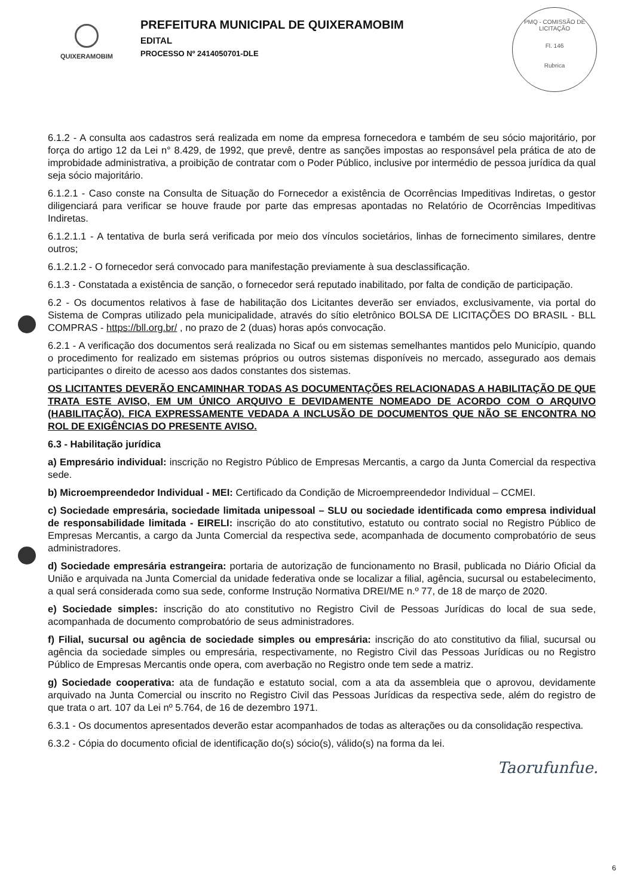QUIXERAMOBIM
PREFEITURA MUNICIPAL DE QUIXERAMOBIM
EDITAL
PROCESSO Nº 2414050701-DLE
PMQ - COMISSÃO DE LICITAÇÃO
Fl. 146
Rubrica
6.1.2 - A consulta aos cadastros será realizada em nome da empresa fornecedora e também de seu sócio majoritário, por força do artigo 12 da Lei n° 8.429, de 1992, que prevê, dentre as sanções impostas ao responsável pela prática de ato de improbidade administrativa, a proibição de contratar com o Poder Público, inclusive por intermédio de pessoa jurídica da qual seja sócio majoritário.
6.1.2.1 - Caso conste na Consulta de Situação do Fornecedor a existência de Ocorrências Impeditivas Indiretas, o gestor diligenciará para verificar se houve fraude por parte das empresas apontadas no Relatório de Ocorrências Impeditivas Indiretas.
6.1.2.1.1 - A tentativa de burla será verificada por meio dos vínculos societários, linhas de fornecimento similares, dentre outros;
6.1.2.1.2 - O fornecedor será convocado para manifestação previamente à sua desclassificação.
6.1.3 - Constatada a existência de sanção, o fornecedor será reputado inabilitado, por falta de condição de participação.
6.2 - Os documentos relativos à fase de habilitação dos Licitantes deverão ser enviados, exclusivamente, via portal do Sistema de Compras utilizado pela municipalidade, através do sítio eletrônico BOLSA DE LICITAÇÕES DO BRASIL - BLL COMPRAS - https://bll.org.br/ , no prazo de 2 (duas) horas após convocação.
6.2.1 - A verificação dos documentos será realizada no Sicaf ou em sistemas semelhantes mantidos pelo Município, quando o procedimento for realizado em sistemas próprios ou outros sistemas disponíveis no mercado, assegurado aos demais participantes o direito de acesso aos dados constantes dos sistemas.
OS LICITANTES DEVERÃO ENCAMINHAR TODAS AS DOCUMENTAÇÕES RELACIONADAS A HABILITAÇÃO DE QUE TRATA ESTE AVISO, EM UM ÚNICO ARQUIVO E DEVIDAMENTE NOMEADO DE ACORDO COM O ARQUIVO (HABILITAÇÃO). FICA EXPRESSAMENTE VEDADA A INCLUSÃO DE DOCUMENTOS QUE NÃO SE ENCONTRA NO ROL DE EXIGÊNCIAS DO PRESENTE AVISO.
6.3 - Habilitação jurídica
a) Empresário individual: inscrição no Registro Público de Empresas Mercantis, a cargo da Junta Comercial da respectiva sede.
b) Microempreendedor Individual - MEI: Certificado da Condição de Microempreendedor Individual – CCMEI.
c) Sociedade empresária, sociedade limitada unipessoal – SLU ou sociedade identificada como empresa individual de responsabilidade limitada - EIRELI: inscrição do ato constitutivo, estatuto ou contrato social no Registro Público de Empresas Mercantis, a cargo da Junta Comercial da respectiva sede, acompanhada de documento comprobatório de seus administradores.
d) Sociedade empresária estrangeira: portaria de autorização de funcionamento no Brasil, publicada no Diário Oficial da União e arquivada na Junta Comercial da unidade federativa onde se localizar a filial, agência, sucursal ou estabelecimento, a qual será considerada como sua sede, conforme Instrução Normativa DREI/ME n.º 77, de 18 de março de 2020.
e) Sociedade simples: inscrição do ato constitutivo no Registro Civil de Pessoas Jurídicas do local de sua sede, acompanhada de documento comprobatório de seus administradores.
f) Filial, sucursal ou agência de sociedade simples ou empresária: inscrição do ato constitutivo da filial, sucursal ou agência da sociedade simples ou empresária, respectivamente, no Registro Civil das Pessoas Jurídicas ou no Registro Público de Empresas Mercantis onde opera, com averbação no Registro onde tem sede a matriz.
g) Sociedade cooperativa: ata de fundação e estatuto social, com a ata da assembleia que o aprovou, devidamente arquivado na Junta Comercial ou inscrito no Registro Civil das Pessoas Jurídicas da respectiva sede, além do registro de que trata o art. 107 da Lei nº 5.764, de 16 de dezembro 1971.
6.3.1 - Os documentos apresentados deverão estar acompanhados de todas as alterações ou da consolidação respectiva.
6.3.2 - Cópia do documento oficial de identificação do(s) sócio(s), válido(s) na forma da lei.
Taorufunfue.
6